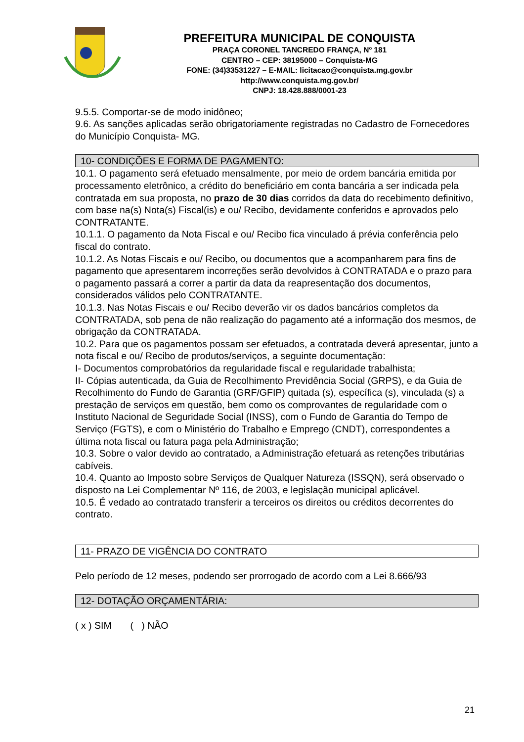PREFEITURA MUNICIPAL DE CONQUISTA
PRAÇA CORONEL TANCREDO FRANÇA, Nº 181
CENTRO – CEP: 38195000 – Conquista-MG
FONE: (34)33531227 – E-MAIL: licitacao@conquista.mg.gov.br
http://www.conquista.mg.gov.br/
CNPJ: 18.428.888/0001-23
9.5.5. Comportar-se de modo inidôneo;
9.6. As sanções aplicadas serão obrigatoriamente registradas no Cadastro de Fornecedores do Município Conquista- MG.
10- CONDIÇÕES E FORMA DE PAGAMENTO:
10.1. O pagamento será efetuado mensalmente, por meio de ordem bancária emitida por processamento eletrônico, a crédito do beneficiário em conta bancária a ser indicada pela contratada em sua proposta, no prazo de 30 dias corridos da data do recebimento definitivo, com base na(s) Nota(s) Fiscal(is) e ou/ Recibo, devidamente conferidos e aprovados pelo CONTRATANTE.
10.1.1. O pagamento da Nota Fiscal e ou/ Recibo fica vinculado á prévia conferência pelo fiscal do contrato.
10.1.2. As Notas Fiscais e ou/ Recibo, ou documentos que a acompanharem para fins de pagamento que apresentarem incorreções serão devolvidos à CONTRATADA e o prazo para o pagamento passará a correr a partir da data da reapresentação dos documentos, considerados válidos pelo CONTRATANTE.
10.1.3. Nas Notas Fiscais e ou/ Recibo deverão vir os dados bancários completos da CONTRATADA, sob pena de não realização do pagamento até a informação dos mesmos, de obrigação da CONTRATADA.
10.2. Para que os pagamentos possam ser efetuados, a contratada deverá apresentar, junto a nota fiscal e ou/ Recibo de produtos/serviços, a seguinte documentação:
I- Documentos comprobatórios da regularidade fiscal e regularidade trabalhista;
II- Cópias autenticada, da Guia de Recolhimento Previdência Social (GRPS), e da Guia de Recolhimento do Fundo de Garantia (GRF/GFIP) quitada (s), específica (s), vinculada (s) a prestação de serviços em questão, bem como os comprovantes de regularidade com o Instituto Nacional de Seguridade Social (INSS), com o Fundo de Garantia do Tempo de Serviço (FGTS), e com o Ministério do Trabalho e Emprego (CNDT), correspondentes a última nota fiscal ou fatura paga pela Administração;
10.3. Sobre o valor devido ao contratado, a Administração efetuará as retenções tributárias cabíveis.
10.4. Quanto ao Imposto sobre Serviços de Qualquer Natureza (ISSQN), será observado o disposto na Lei Complementar Nº 116, de 2003, e legislação municipal aplicável.
10.5. É vedado ao contratado transferir a terceiros os direitos ou créditos decorrentes do contrato.
11- PRAZO DE VIGÊNCIA DO CONTRATO
Pelo período de 12 meses, podendo ser prorrogado de acordo com a Lei 8.666/93
12- DOTAÇÃO ORÇAMENTÁRIA:
( x ) SIM ( ) NÃO
21